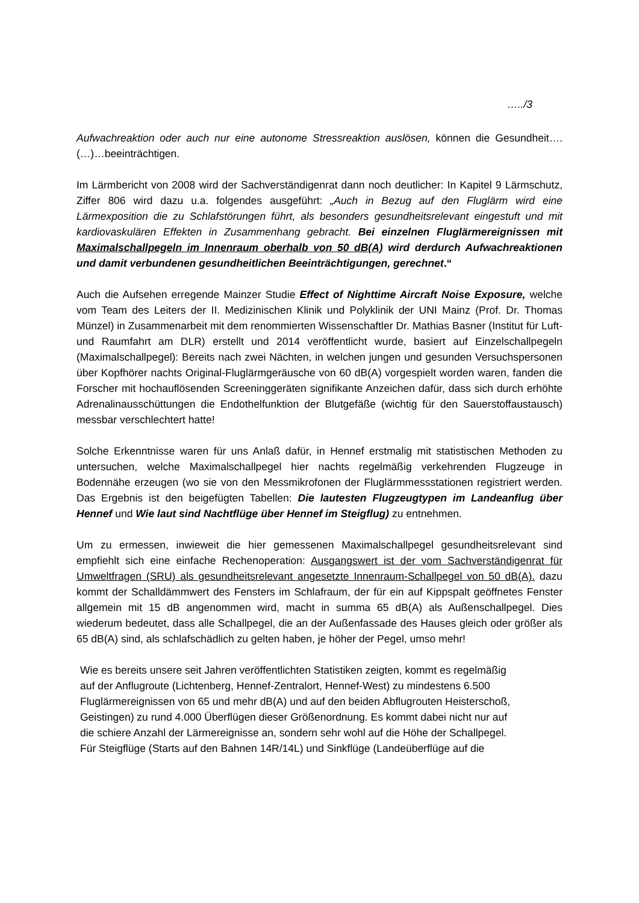…../3
Aufwachreaktion oder auch nur eine autonome Stressreaktion auslösen, können die Gesundheit….(…)…beeinträchtigen.
Im Lärmbericht von 2008 wird der Sachverständigenrat dann noch deutlicher: In Kapitel 9 Lärmschutz, Ziffer 806 wird dazu u.a. folgendes ausgeführt: „Auch in Bezug auf den Fluglärm wird eine Lärmexposition die zu Schlafstörungen führt, als besonders gesundheitsrelevant eingestuft und mit kardiovaskulären Effekten in Zusammenhang gebracht. Bei einzelnen Fluglärmereignissen mit Maximalschallpegeln im Innenraum oberhalb von 50 dB(A) wird derdurch Aufwachreaktionen und damit verbundenen gesundheitlichen Beeinträchtigungen, gerechnet.“
Auch die Aufsehen erregende Mainzer Studie Effect of Nighttime Aircraft Noise Exposure, welche vom Team des Leiters der II. Medizinischen Klinik und Polyklinik der UNI Mainz (Prof. Dr. Thomas Münzel) in Zusammenarbeit mit dem renommierten Wissenschaftler Dr. Mathias Basner (Institut für Luft- und Raumfahrt am DLR) erstellt und 2014 veröffentlicht wurde, basiert auf Einzelschallpegeln (Maximalschallpegel): Bereits nach zwei Nächten, in welchen jungen und gesunden Versuchspersonen über Kopfhörer nachts Original-Fluglärmgeräusche von 60 dB(A) vorgespielt worden waren, fanden die Forscher mit hochauflösenden Screeninggeräten signifikante Anzeichen dafür, dass sich durch erhöhte Adrenalinausschüttungen die Endothelfunktion der Blutgefäße (wichtig für den Sauerstoffaustausch) messbar verschlechtert hatte!
Solche Erkenntnisse waren für uns Anlaß dafür, in Hennef erstmalig mit statistischen Methoden zu untersuchen, welche Maximalschallpegel hier nachts regelmäßig verkehrenden Flugzeuge in Bodennähe erzeugen (wo sie von den Messmikrofonen der Fluglärmmessstationen registriert werden. Das Ergebnis ist den beigefügten Tabellen: Die lautesten Flugzeugtypen im Landeanflug über Hennef und Wie laut sind Nachtflüge über Hennef im Steigflug) zu entnehmen.
Um zu ermessen, inwieweit die hier gemessenen Maximalschallpegel gesundheitsrelevant sind empfiehlt sich eine einfache Rechenoperation: Ausgangswert ist der vom Sachverständigenrat für Umweltfragen (SRU) als gesundheitsrelevant angesetzte Innenraum-Schallpegel von 50 dB(A). dazu kommt der Schalldämmwert des Fensters im Schlafraum, der für ein auf Kippspalt geöffnetes Fenster allgemein mit 15 dB angenommen wird, macht in summa 65 dB(A) als Außenschallpegel. Dies wiederum bedeutet, dass alle Schallpegel, die an der Außenfassade des Hauses gleich oder größer als 65 dB(A) sind, als schlafschädlich zu gelten haben, je höher der Pegel, umso mehr!
Wie es bereits unsere seit Jahren veröffentlichten Statistiken zeigten, kommt es regelmäßig
auf der Anflugroute (Lichtenberg, Hennef-Zentralort, Hennef-West) zu mindestens 6.500
Fluglärmereignissen von 65 und mehr dB(A) und auf den beiden Abflugrouten Heisterschoß,
Geistingen) zu rund 4.000 Überflügen dieser Größenordnung. Es kommt dabei nicht nur auf
die schiere Anzahl der Lärmereignisse an, sondern sehr wohl auf die Höhe der Schallpegel.
Für Steigflüge (Starts auf den Bahnen 14R/14L) und Sinkflüge (Landeüberflüge auf die